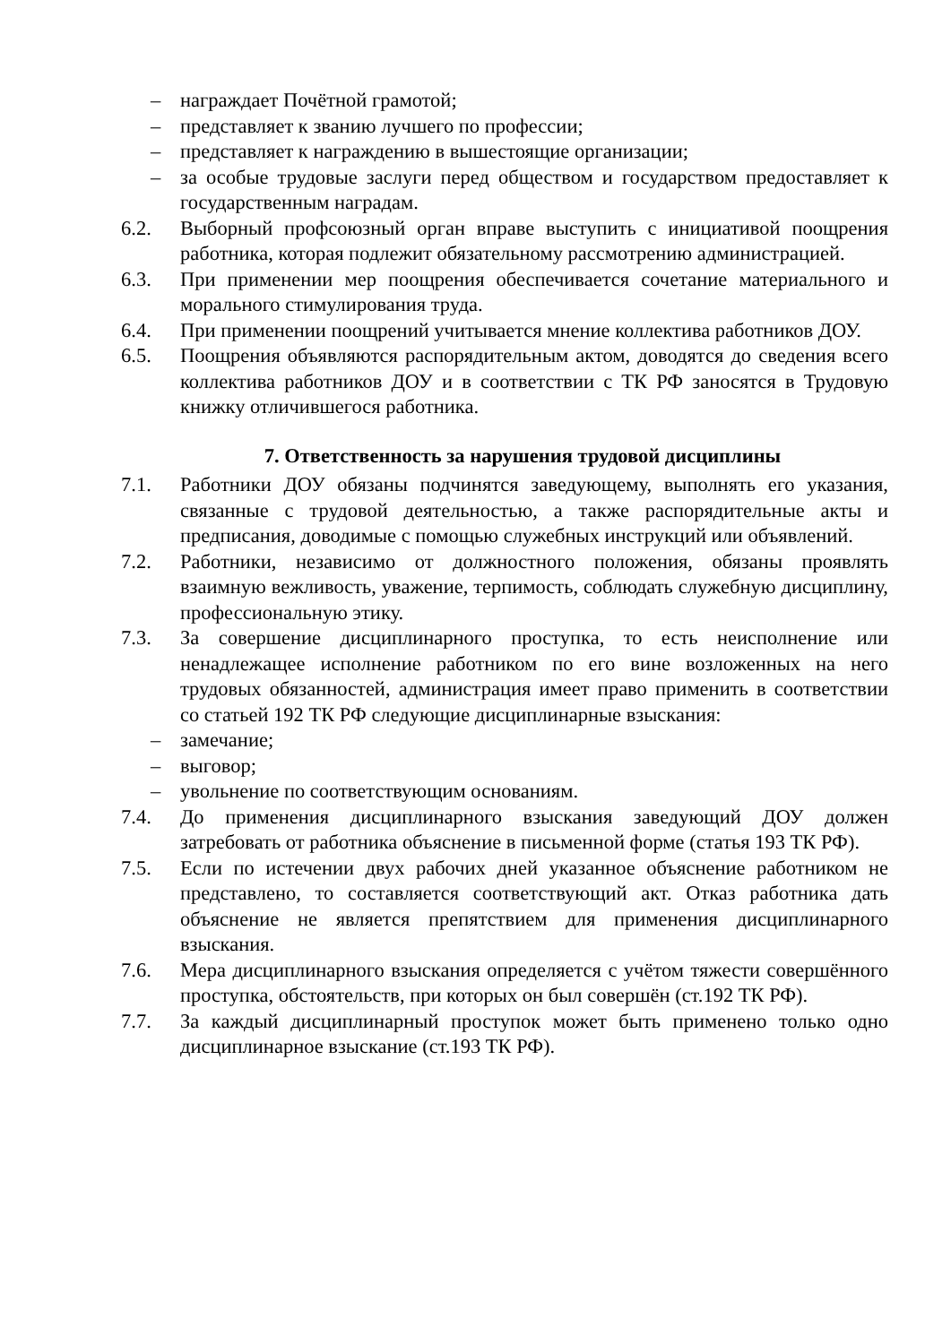– награждает Почётной грамотой;
– представляет к званию лучшего по профессии;
– представляет к награждению в вышестоящие организации;
– за особые трудовые заслуги перед обществом и государством предоставляет к государственным наградам.
6.2. Выборный профсоюзный орган вправе выступить с инициативой поощрения работника, которая подлежит обязательному рассмотрению администрацией.
6.3. При применении мер поощрения обеспечивается сочетание материального и морального стимулирования труда.
6.4. При применении поощрений учитывается мнение коллектива работников ДОУ.
6.5. Поощрения объявляются распорядительным актом, доводятся до сведения всего коллектива работников ДОУ и в соответствии с ТК РФ заносятся в Трудовую книжку отличившегося работника.
7. Ответственность за нарушения трудовой дисциплины
7.1. Работники ДОУ обязаны подчинятся заведующему, выполнять его указания, связанные с трудовой деятельностью, а также распорядительные акты и предписания, доводимые с помощью служебных инструкций или объявлений.
7.2. Работники, независимо от должностного положения, обязаны проявлять взаимную вежливость, уважение, терпимость, соблюдать служебную дисциплину, профессиональную этику.
7.3. За совершение дисциплинарного проступка, то есть неисполнение или ненадлежащее исполнение работником по его вине возложенных на него трудовых обязанностей, администрация имеет право применить в соответствии со статьей 192 ТК РФ следующие дисциплинарные взыскания:
– замечание;
– выговор;
– увольнение по соответствующим основаниям.
7.4. До применения дисциплинарного взыскания заведующий ДОУ должен затребовать от работника объяснение в письменной форме (статья 193 ТК РФ).
7.5. Если по истечении двух рабочих дней указанное объяснение работником не представлено, то составляется соответствующий акт. Отказ работника дать объяснение не является препятствием для применения дисциплинарного взыскания.
7.6. Мера дисциплинарного взыскания определяется с учётом тяжести совершённого проступка, обстоятельств, при которых он был совершён (ст.192 ТК РФ).
7.7. За каждый дисциплинарный проступок может быть применено только одно дисциплинарное взыскание (ст.193 ТК РФ).